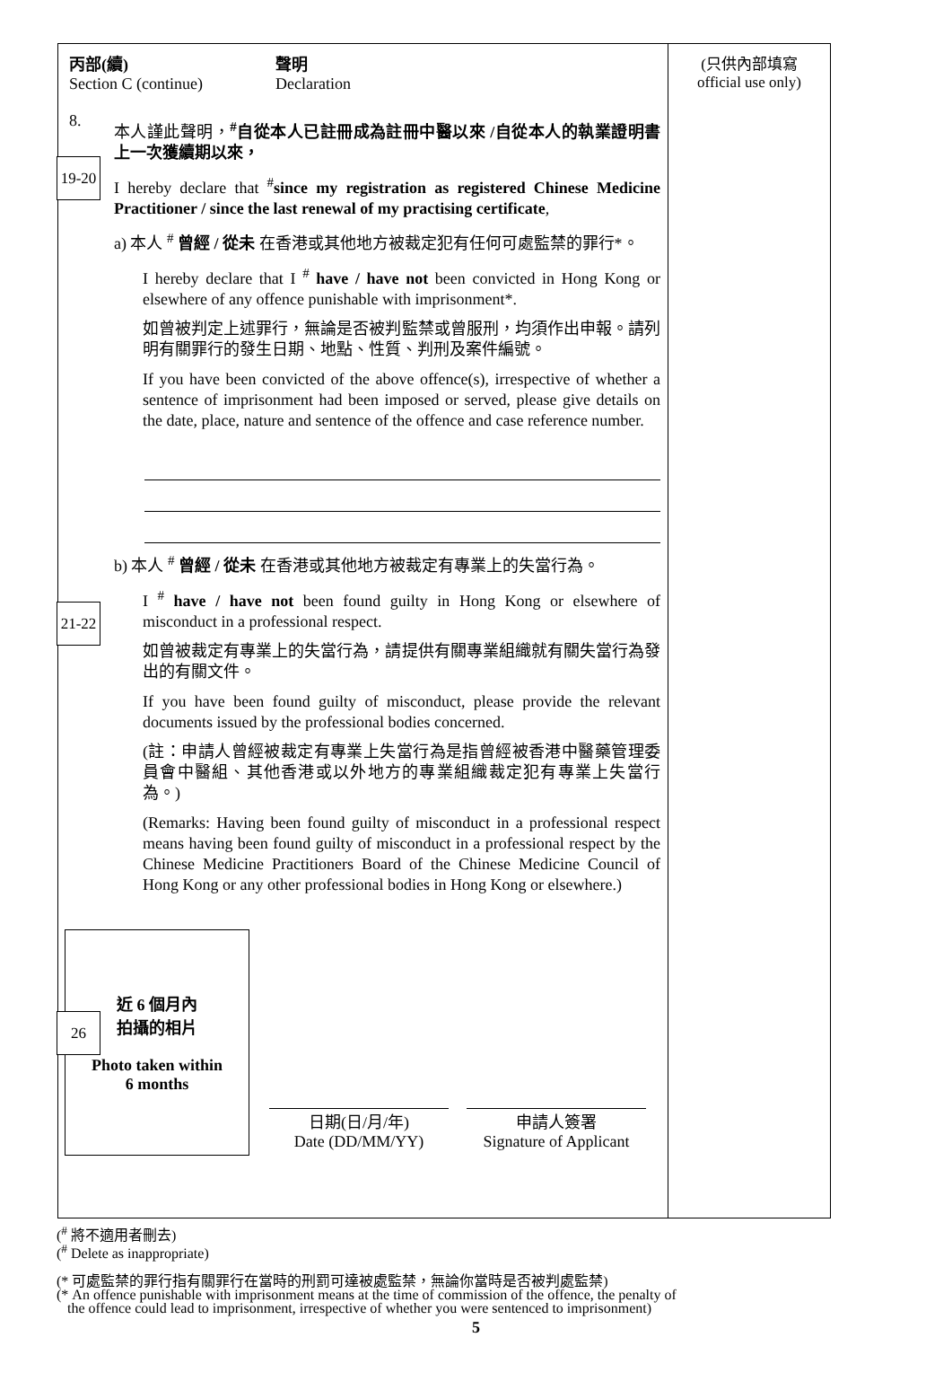19-20
21-22
26
丙部(續)
Section C (continue)
聲明
Declaration
8.
本人謹此聲明，<sup>#</sup>自從本人已註冊成為註冊中醫以來 /自從本人的執業證明書上一次獲續期以來，
I hereby declare that <sup>#</sup>since my registration as registered Chinese Medicine Practitioner / since the last renewal of my practising certificate,
a) 本人 <sup>#</sup> 曾經 / 從未 在香港或其他地方被裁定犯有任何可處監禁的罪行*。
I hereby declare that I <sup>#</sup> have / have not been convicted in Hong Kong or elsewhere of any offence punishable with imprisonment*.
如曾被判定上述罪行，無論是否被判監禁或曾服刑，均須作出申報。請列明有關罪行的發生日期、地點、性質、判刑及案件編號。
If you have been convicted of the above offence(s), irrespective of whether a sentence of imprisonment had been imposed or served, please give details on the date, place, nature and sentence of the offence and case reference number.
b) 本人 <sup>#</sup> 曾經 / 從未 在香港或其他地方被裁定有專業上的失當行為。
I <sup>#</sup> have / have not been found guilty in Hong Kong or elsewhere of misconduct in a professional respect.
如曾被裁定有專業上的失當行為，請提供有關專業組織就有關失當行為發出的有關文件。
If you have been found guilty of misconduct, please provide the relevant documents issued by the professional bodies concerned.
(註：申請人曾經被裁定有專業上失當行為是指曾經被香港中醫藥管理委員會中醫組、其他香港或以外地方的專業組織裁定犯有專業上失當行為。)
(Remarks: Having been found guilty of misconduct in a professional respect means having been found guilty of misconduct in a professional respect by the Chinese Medicine Practitioners Board of the Chinese Medicine Council of Hong Kong or any other professional bodies in Hong Kong or elsewhere.)
近 6 個月內
拍攝的相片
Photo taken within
6 months
日期(日/月/年)
Date (DD/MM/YY)
申請人簽署
Signature of Applicant
(只供內部填寫
official use only)
(<sup>#</sup> 將不適用者刪去)
(<sup>#</sup> Delete as inappropriate)
(* 可處監禁的罪行指有關罪行在當時的刑罰可達被處監禁，無論你當時是否被判處監禁)
(* An offence punishable with imprisonment means at the time of commission of the offence, the penalty of
the offence could lead to imprisonment, irrespective of whether you were sentenced to imprisonment)
5